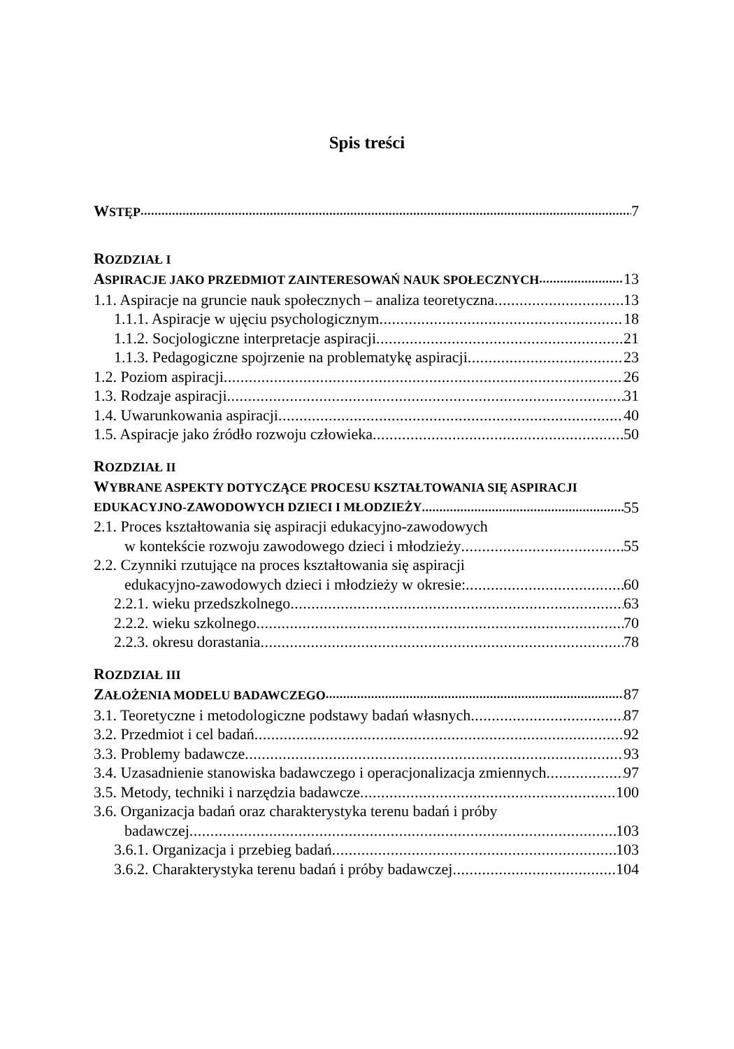Spis treści
WSTĘP 7
ROZDZIAŁ I
ASPIRACJE JAKO PRZEDMIOT ZAINTERESOWAŃ NAUK SPOŁECZNYCH 13
1.1. Aspiracje na gruncie nauk społecznych – analiza teoretyczna 13
1.1.1. Aspiracje w ujęciu psychologicznym 18
1.1.2. Socjologiczne interpretacje aspiracji 21
1.1.3. Pedagogiczne spojrzenie na problematykę aspiracji 23
1.2. Poziom aspiracji 26
1.3. Rodzaje aspiracji 31
1.4. Uwarunkowania aspiracji 40
1.5. Aspiracje jako źródło rozwoju człowieka 50
ROZDZIAŁ II
WYBRANE ASPEKTY DOTYCZĄCE PROCESU KSZTAŁTOWANIA SIĘ ASPIRACJI
EDUKACYJNO-ZAWODOWYCH DZIECI I MŁODZIEŻY 55
2.1. Proces kształtowania się aspiracji edukacyjno-zawodowych
w kontekście rozwoju zawodowego dzieci i młodzieży 55
2.2. Czynniki rzutujące na proces kształtowania się aspiracji
edukacyjno-zawodowych dzieci i młodzieży w okresie: 60
2.2.1. wieku przedszkolnego 63
2.2.2. wieku szkolnego 70
2.2.3. okresu dorastania 78
ROZDZIAŁ III
ZAŁOŻENIA MODELU BADAWCZEGO 87
3.1. Teoretyczne i metodologiczne podstawy badań własnych 87
3.2. Przedmiot i cel badań 92
3.3. Problemy badawcze 93
3.4. Uzasadnienie stanowiska badawczego i operacjonalizacja zmiennych 97
3.5. Metody, techniki i narzędzia badawcze 100
3.6. Organizacja badań oraz charakterystyka terenu badań i próby
badawczej 103
3.6.1. Organizacja i przebieg badań 103
3.6.2. Charakterystyka terenu badań i próby badawczej 104